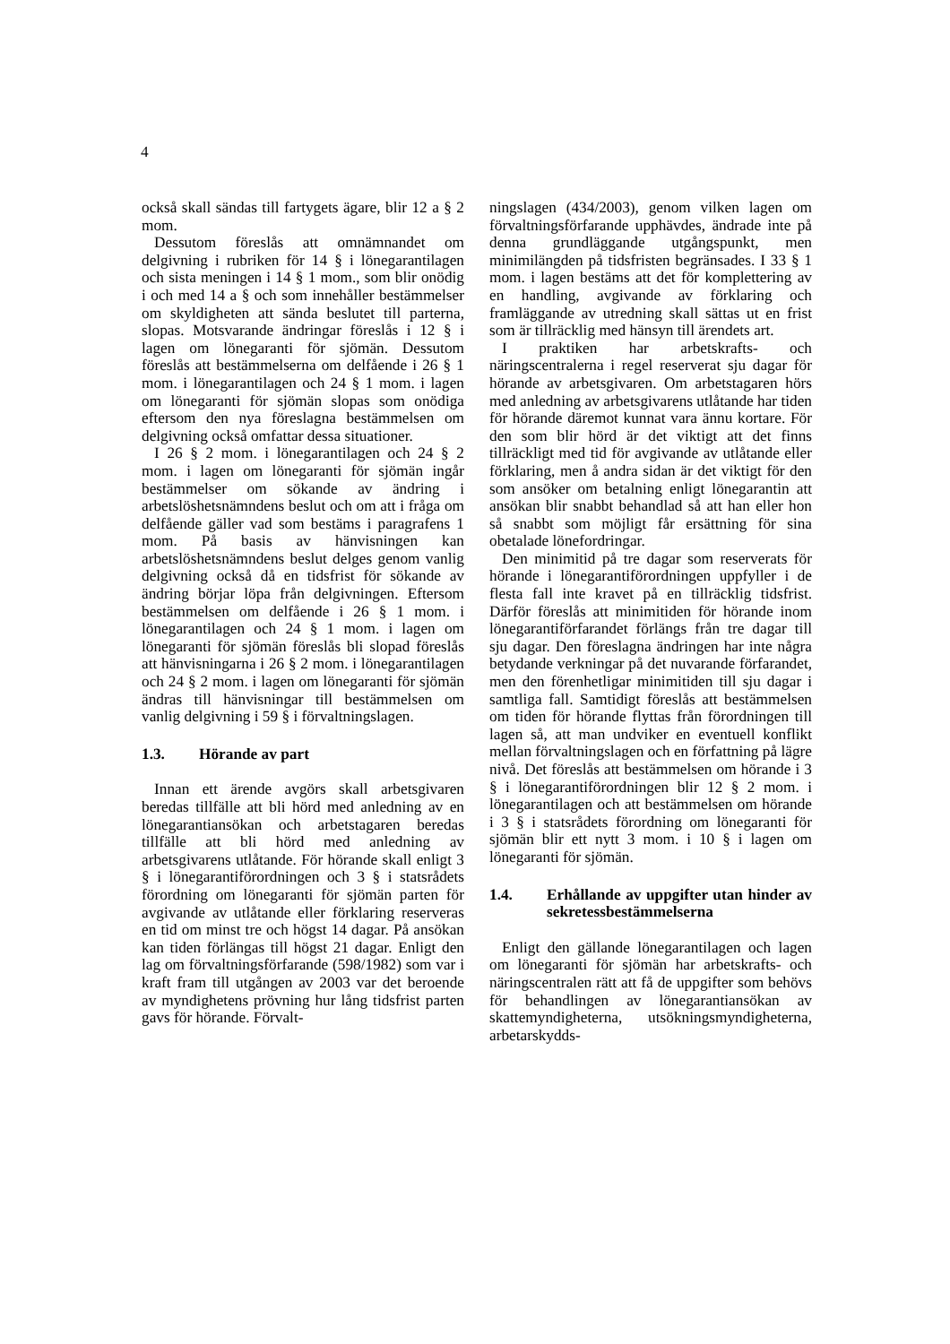4
också skall sändas till fartygets ägare, blir 12 a § 2 mom.
Dessutom föreslås att omnämnandet om delgivning i rubriken för 14 § i lönegarantilagen och sista meningen i 14 § 1 mom., som blir onödig i och med 14 a § och som innehåller bestämmelser om skyldigheten att sända beslutet till parterna, slopas. Motsvarande ändringar föreslås i 12 § i lagen om lönegaranti för sjömän. Dessutom föreslås att bestämmelserna om delfående i 26 § 1 mom. i lönegarantilagen och 24 § 1 mom. i lagen om lönegaranti för sjömän slopas som onödiga eftersom den nya föreslagna bestämmelsen om delgivning också omfattar dessa situationer.
I 26 § 2 mom. i lönegarantilagen och 24 § 2 mom. i lagen om lönegaranti för sjömän ingår bestämmelser om sökande av ändring i arbetslöshetsnämndens beslut och om att i fråga om delfående gäller vad som bestäms i paragrafens 1 mom. På basis av hänvisningen kan arbetslöshetsnämndens beslut delges genom vanlig delgivning också då en tidsfrist för sökande av ändring börjar löpa från delgivningen. Eftersom bestämmelsen om delfående i 26 § 1 mom. i lönegarantilagen och 24 § 1 mom. i lagen om lönegaranti för sjömän föreslås bli slopad föreslås att hänvisningarna i 26 § 2 mom. i lönegarantilagen och 24 § 2 mom. i lagen om lönegaranti för sjömän ändras till hänvisningar till bestämmelsen om vanlig delgivning i 59 § i förvaltningslagen.
1.3. Hörande av part
Innan ett ärende avgörs skall arbetsgivaren beredas tillfälle att bli hörd med anledning av en lönegarantiansökan och arbetstagaren beredas tillfälle att bli hörd med anledning av arbetsgivarens utlåtande. För hörande skall enligt 3 § i lönegarantiförordningen och 3 § i statsrådets förordning om lönegaranti för sjömän parten för avgivande av utlåtande eller förklaring reserveras en tid om minst tre och högst 14 dagar. På ansökan kan tiden förlängas till högst 21 dagar. Enligt den lag om förvaltningsförfarande (598/1982) som var i kraft fram till utgången av 2003 var det beroende av myndighetens prövning hur lång tidsfrist parten gavs för hörande. Förvalt-
ningslagen (434/2003), genom vilken lagen om förvaltningsförfarande upphävdes, ändrade inte på denna grundläggande utgångspunkt, men minimilängden på tidsfristen begränsades. I 33 § 1 mom. i lagen bestäms att det för komplettering av en handling, avgivande av förklaring och framläggande av utredning skall sättas ut en frist som är tillräcklig med hänsyn till ärendets art.
I praktiken har arbetskrafts- och näringscentralerna i regel reserverat sju dagar för hörande av arbetsgivaren. Om arbetstagaren hörs med anledning av arbetsgivarens utlåtande har tiden för hörande däremot kunnat vara ännu kortare. För den som blir hörd är det viktigt att det finns tillräckligt med tid för avgivande av utlåtande eller förklaring, men å andra sidan är det viktigt för den som ansöker om betalning enligt lönegarantin att ansökan blir snabbt behandlad så att han eller hon så snabbt som möjligt får ersättning för sina obetalade lönefordringar.
Den minimitid på tre dagar som reserverats för hörande i lönegarantiförordningen uppfyller i de flesta fall inte kravet på en tillräcklig tidsfrist. Därför föreslås att minimitiden för hörande inom lönegarantiförfarandet förlängs från tre dagar till sju dagar. Den föreslagna ändringen har inte några betydande verkningar på det nuvarande förfarandet, men den förenhetligar minimitiden till sju dagar i samtliga fall. Samtidigt föreslås att bestämmelsen om tiden för hörande flyttas från förordningen till lagen så, att man undviker en eventuell konflikt mellan förvaltningslagen och en författning på lägre nivå. Det föreslås att bestämmelsen om hörande i 3 § i lönegarantiförordningen blir 12 § 2 mom. i lönegarantilagen och att bestämmelsen om hörande i 3 § i statsrådets förordning om lönegaranti för sjömän blir ett nytt 3 mom. i 10 § i lagen om lönegaranti för sjömän.
1.4. Erhållande av uppgifter utan hinder av sekretessbestämmelserna
Enligt den gällande lönegarantilagen och lagen om lönegaranti för sjömän har arbetskrafts- och näringscentralen rätt att få de uppgifter som behövs för behandlingen av lönegarantiansökan av skattemyndigheterna, utsökningsmyndigheterna, arbetarskydds-